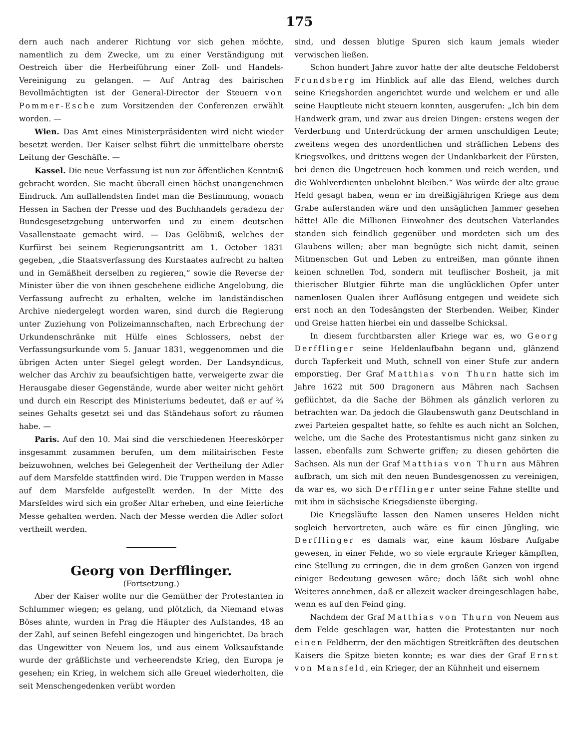175
dern auch nach anderer Richtung vor sich gehen möchte, namentlich zu dem Zwecke, um zu einer Verständigung mit Oestreich über die Herbeiführung einer Zoll- und Handels-Vereinigung zu gelangen. — Auf Antrag des bairischen Bevollmächtigten ist der General-Director der Steuern von Pommer-Esche zum Vorsitzenden der Conferenzen erwählt worden. —
Wien. Das Amt eines Ministerpräsidenten wird nicht wieder besetzt werden. Der Kaiser selbst führt die unmittelbare oberste Leitung der Geschäfte. —
Kassel. Die neue Verfassung ist nun zur öffentlichen Kenntniß gebracht worden. Sie macht überall einen höchst unangenehmen Eindruck. Am auffallendsten findet man die Bestimmung, wonach Hessen in Sachen der Presse und des Buchhandels geradezu der Bundesgesetzgebung unterworfen und zu einem deutschen Vasallenstaate gemacht wird. — Das Gelöbniß, welches der Kurfürst bei seinem Regierungsantritt am 1. October 1831 gegeben, „die Staatsverfassung des Kurstaates aufrecht zu halten und in Gemäßheit derselben zu regieren,“ sowie die Reverse der Minister über die von ihnen geschehene eidliche Angelobung, die Verfassung aufrecht zu erhalten, welche im landständischen Archive niedergelegt worden waren, sind durch die Regierung unter Zuziehung von Polizeimannschaften, nach Erbrechung der Urkundenschränke mit Hülfe eines Schlossers, nebst der Verfassungsurkunde vom 5. Januar 1831, weggenommen und die übrigen Acten unter Siegel gelegt worden. Der Landsyndicus, welcher das Archiv zu beaufsichtigen hatte, verweigerte zwar die Herausgabe dieser Gegenstände, wurde aber weiter nicht gehört und durch ein Rescript des Ministeriums bedeutet, daß er auf ¾ seines Gehalts gesetzt sei und das Ständehaus sofort zu räumen habe. —
Paris. Auf den 10. Mai sind die verschiedenen Heereskörper insgesammt zusammen berufen, um dem militairischen Feste beizuwohnen, welches bei Gelegenheit der Vertheilung der Adler auf dem Marsfelde stattfinden wird. Die Truppen werden in Masse auf dem Marsfelde aufgestellt werden. In der Mitte des Marsfeldes wird sich ein großer Altar erheben, und eine feierliche Messe gehalten werden. Nach der Messe werden die Adler sofort vertheilt werden.
Georg von Derfflinger.
(Fortsetzung.)
Aber der Kaiser wollte nur die Gemüther der Protestanten in Schlummer wiegen; es gelang, und plötzlich, da Niemand etwas Böses ahnte, wurden in Prag die Häupter des Aufstandes, 48 an der Zahl, auf seinen Befehl eingezogen und hingerichtet. Da brach das Ungewitter von Neuem los, und aus einem Volksaufstande wurde der gräßlichste und verheerendste Krieg, den Europa je gesehen; ein Krieg, in welchem sich alle Greuel wiederholten, die seit Menschengedenken verübt worden
sind, und dessen blutige Spuren sich kaum jemals wieder verwischen ließen.
Schon hundert Jahre zuvor hatte der alte deutsche Feldoberst Frundsberg im Hinblick auf alle das Elend, welches durch seine Kriegshorden angerichtet wurde und welchem er und alle seine Hauptleute nicht steuern konnten, ausgerufen: „Ich bin dem Handwerk gram, und zwar aus dreien Dingen: erstens wegen der Verderbung und Unterdrückung der armen unschuldigen Leute; zweitens wegen des unordentlichen und sträflichen Lebens des Kriegsvolkes, und drittens wegen der Undankbarkeit der Fürsten, bei denen die Ungetreuen hoch kommen und reich werden, und die Wohlverdienten unbelohnt bleiben.“ Was würde der alte graue Held gesagt haben, wenn er im dreißigjährigen Kriege aus dem Grabe auferstanden wäre und den unsäglichen Jammer gesehen hätte! Alle die Millionen Einwohner des deutschen Vaterlandes standen sich feindlich gegenüber und mordeten sich um des Glaubens willen; aber man begnügte sich nicht damit, seinen Mitmenschen Gut und Leben zu entreißen, man gönnte ihnen keinen schnellen Tod, sondern mit teuflischer Bosheit, ja mit thierischer Blutgier führte man die unglücklichen Opfer unter namenlosen Qualen ihrer Auflösung entgegen und weidete sich erst noch an den Todesängsten der Sterbenden. Weiber, Kinder und Greise hatten hierbei ein und dasselbe Schicksal.
In diesem furchtbarsten aller Kriege war es, wo Georg Derfflinger seine Heldenlaufbahn begann und, glänzend durch Tapferkeit und Muth, schnell von einer Stufe zur andern emporstieg. Der Graf Matthias von Thurn hatte sich im Jahre 1622 mit 500 Dragonern aus Mähren nach Sachsen geflüchtet, da die Sache der Böhmen als gänzlich verloren zu betrachten war. Da jedoch die Glaubenswuth ganz Deutschland in zwei Parteien gespaltet hatte, so fehlte es auch nicht an Solchen, welche, um die Sache des Protestantismus nicht ganz sinken zu lassen, ebenfalls zum Schwerte griffen; zu diesen gehörten die Sachsen. Als nun der Graf Matthias von Thurn aus Mähren aufbrach, um sich mit den neuen Bundesgenossen zu vereinigen, da war es, wo sich Derfflinger unter seine Fahne stellte und mit ihm in sächsische Kriegsdienste überging.
Die Kriegsläufte lassen den Namen unseres Helden nicht sogleich hervortreten, auch wäre es für einen Jüngling, wie Derfflinger es damals war, eine kaum lösbare Aufgabe gewesen, in einer Fehde, wo so viele ergraute Krieger kämpften, eine Stellung zu erringen, die in dem großen Ganzen von irgend einiger Bedeutung gewesen wäre; doch läßt sich wohl ohne Weiteres annehmen, daß er allezeit wacker dreingeschlagen habe, wenn es auf den Feind ging.
Nachdem der Graf Matthias von Thurn von Neuem aus dem Felde geschlagen war, hatten die Protestanten nur noch einen Feldherrn, der den mächtigen Streitkräften des deutschen Kaisers die Spitze bieten konnte; es war dies der Graf Ernst von Mansfeld, ein Krieger, der an Kühnheit und eisernem